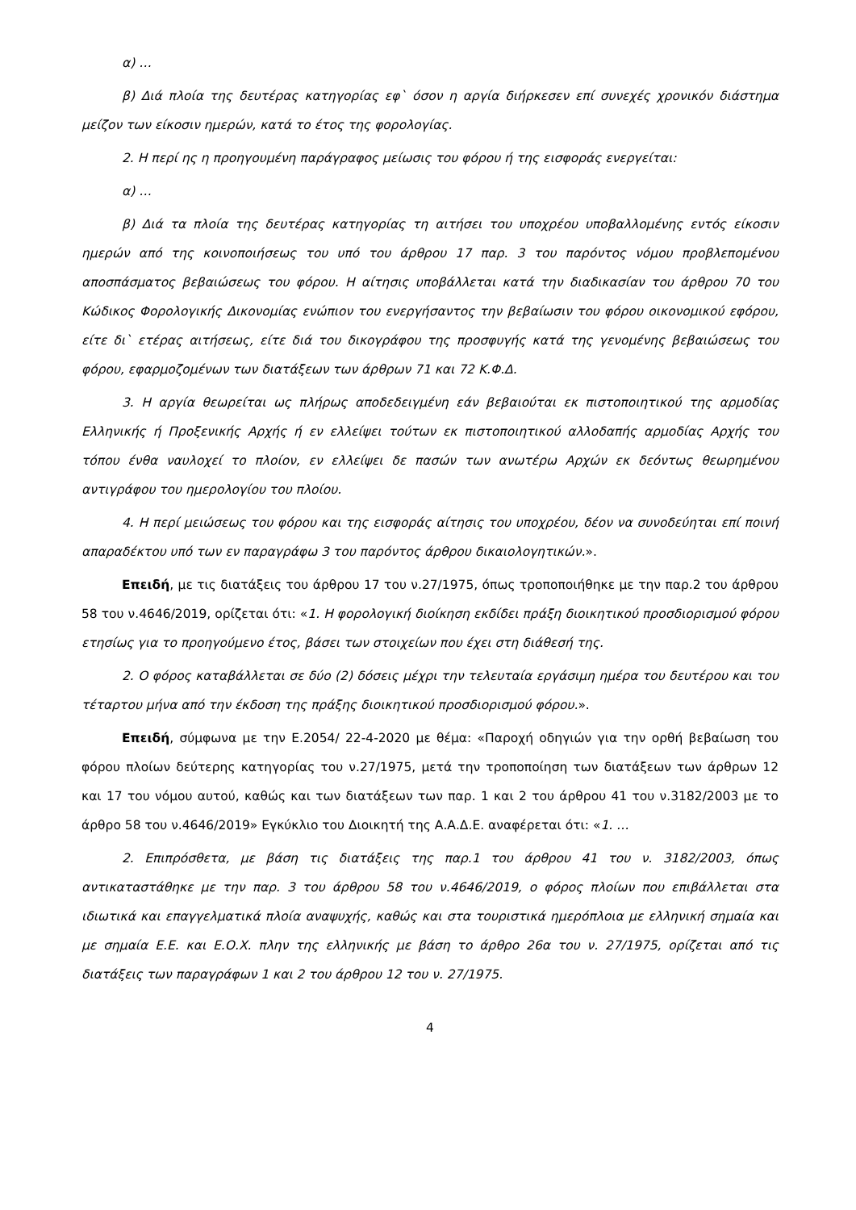α) …
β) Διά πλοία της δευτέρας κατηγορίας εφ` όσον η αργία διήρκεσεν επί συνεχές χρονικόν διάστημα μείζον των είκοσιν ημερών, κατά το έτος της φορολογίας.
2. Η περί ης η προηγουμένη παράγραφος μείωσις του φόρου ή της εισφοράς ενεργείται:
α) …
β) Διά τα πλοία της δευτέρας κατηγορίας τη αιτήσει του υποχρέου υποβαλλομένης εντός είκοσιν ημερών από της κοινοποιήσεως του υπό του άρθρου 17 παρ. 3 του παρόντος νόμου προβλεπομένου αποσπάσματος βεβαιώσεως του φόρου. Η αίτησις υποβάλλεται κατά την διαδικασίαν του άρθρου 70 του Κώδικος Φορολογικής Δικονομίας ενώπιον του ενεργήσαντος την βεβαίωσιν του φόρου οικονομικού εφόρου, είτε δι` ετέρας αιτήσεως, είτε διά του δικογράφου της προσφυγής κατά της γενομένης βεβαιώσεως του φόρου, εφαρμοζομένων των διατάξεων των άρθρων 71 και 72 Κ.Φ.Δ.
3. Η αργία θεωρείται ως πλήρως αποδεδειγμένη εάν βεβαιούται εκ πιστοποιητικού της αρμοδίας Ελληνικής ή Προξενικής Αρχής ή εν ελλείψει τούτων εκ πιστοποιητικού αλλοδαπής αρμοδίας Αρχής του τόπου ένθα ναυλοχεί το πλοίον, εν ελλείψει δε πασών των ανωτέρω Αρχών εκ δεόντως θεωρημένου αντιγράφου του ημερολογίου του πλοίου.
4. Η περί μειώσεως του φόρου και της εισφοράς αίτησις του υποχρέου, δέον να συνοδεύηται επί ποινή απαραδέκτου υπό των εν παραγράφω 3 του παρόντος άρθρου δικαιολογητικών.».
Επειδή, με τις διατάξεις του άρθρου 17 του ν.27/1975, όπως τροποποιήθηκε με την παρ.2 του άρθρου 58 του ν.4646/2019, ορίζεται ότι: «1. Η φορολογική διοίκηση εκδίδει πράξη διοικητικού προσδιορισμού φόρου ετησίως για το προηγούμενο έτος, βάσει των στοιχείων που έχει στη διάθεσή της.
2. Ο φόρος καταβάλλεται σε δύο (2) δόσεις μέχρι την τελευταία εργάσιμη ημέρα του δευτέρου και του τέταρτου μήνα από την έκδοση της πράξης διοικητικού προσδιορισμού φόρου.».
Επειδή, σύμφωνα με την Ε.2054/ 22-4-2020 με θέμα: «Παροχή οδηγιών για την ορθή βεβαίωση του φόρου πλοίων δεύτερης κατηγορίας του ν.27/1975, μετά την τροποποίηση των διατάξεων των άρθρων 12 και 17 του νόμου αυτού, καθώς και των διατάξεων των παρ. 1 και 2 του άρθρου 41 του ν.3182/2003 με το άρθρο 58 του ν.4646/2019» Εγκύκλιο του Διοικητή της Α.Α.Δ.Ε. αναφέρεται ότι: «1. …
2. Επιπρόσθετα, με βάση τις διατάξεις της παρ.1 του άρθρου 41 του ν. 3182/2003, όπως αντικαταστάθηκε με την παρ. 3 του άρθρου 58 του ν.4646/2019, ο φόρος πλοίων που επιβάλλεται στα ιδιωτικά και επαγγελματικά πλοία αναψυχής, καθώς και στα τουριστικά ημερόπλοια με ελληνική σημαία και με σημαία Ε.Ε. και Ε.Ο.Χ. πλην της ελληνικής με βάση το άρθρο 26α του ν. 27/1975, ορίζεται από τις διατάξεις των παραγράφων 1 και 2 του άρθρου 12 του ν. 27/1975.
4